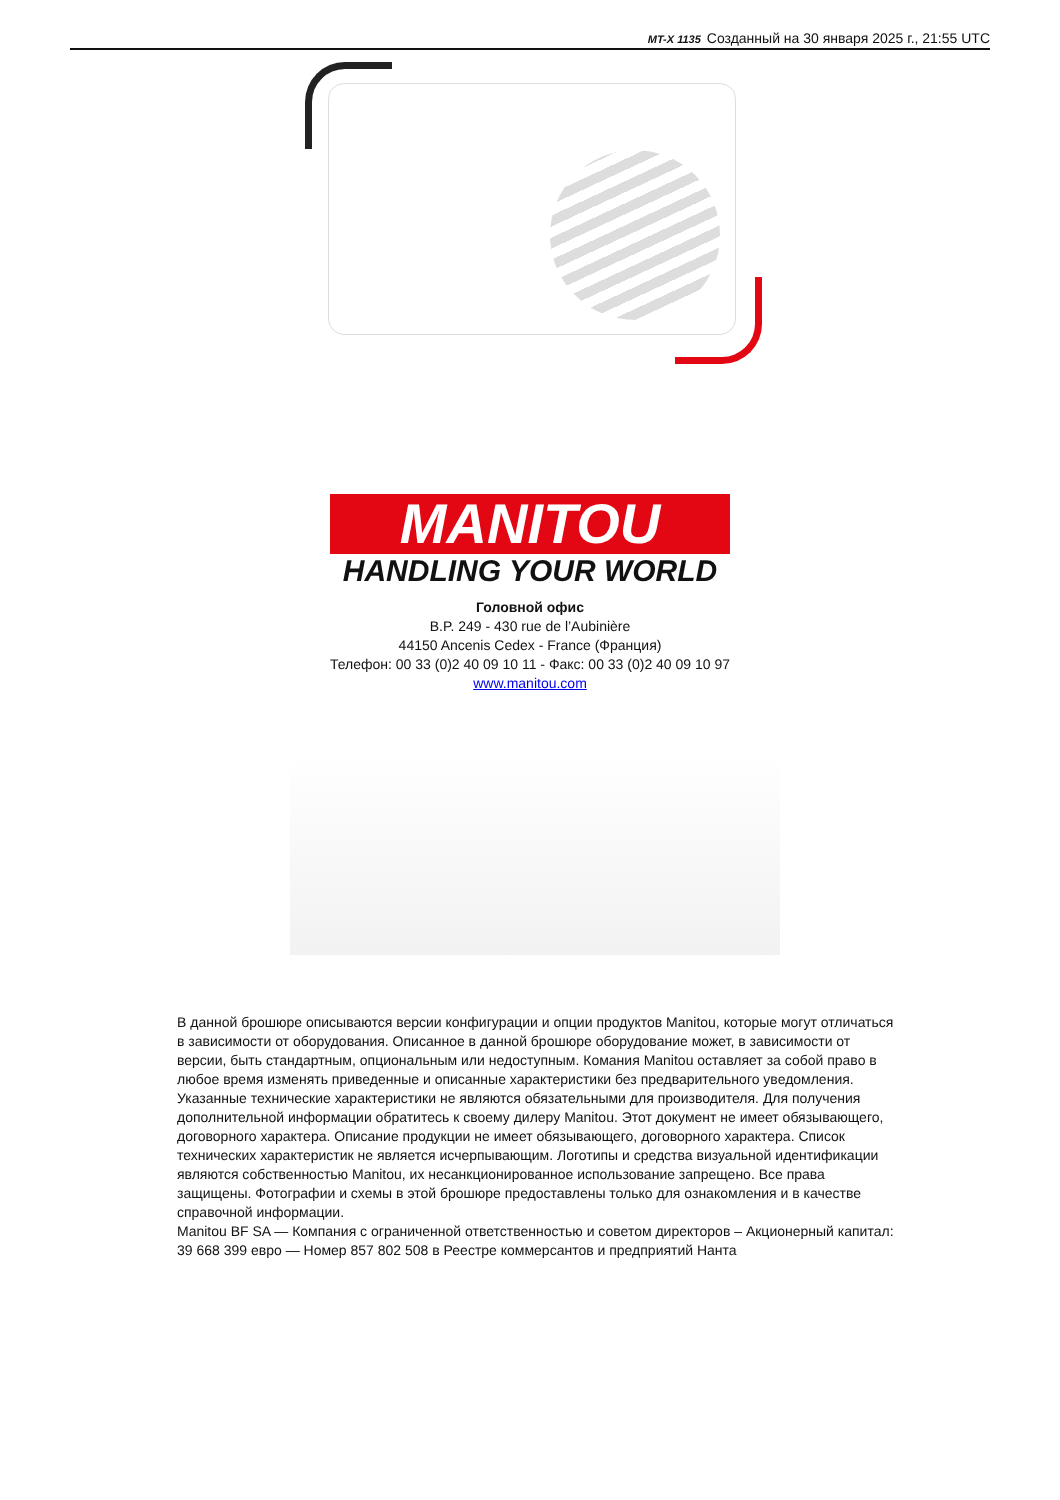MT-X 1135 Созданный на 30 января 2025 г., 21:55 UTC
MANITOU
HANDLING YOUR WORLD
Головной офис
B.P. 249 - 430 rue de l’Aubinière
44150 Ancenis Cedex - France (Франция)
Телефон: 00 33 (0)2 40 09 10 11 - Факс: 00 33 (0)2 40 09 10 97
www.manitou.com
В данной брошюре описываются версии конфигурации и опции продуктов Manitou, которые могут отличаться в зависимости от оборудования. Описанное в данной брошюре оборудование может, в зависимости от версии, быть стандартным, опциональным или недоступным. Комания Manitou оставляет за собой право в любое время изменять приведенные и описанные характеристики без предварительного уведомления. Указанные технические характеристики не являются обязательными для производителя. Для получения дополнительной информации обратитесь к своему дилеру Manitou. Этот документ не имеет обязывающего, договорного характера. Описание продукции не имеет обязывающего, договорного характера. Список технических характеристик не является исчерпывающим. Логотипы и средства визуальной идентификации являются собственностью Manitou, их несанкционированное использование запрещено. Все права защищены. Фотографии и схемы в этой брошюре предоставлены только для ознакомления и в качестве справочной информации.
Manitou BF SA — Компания с ограниченной ответственностью и советом директоров – Акционерный капитал: 39 668 399 евро — Номер 857 802 508 в Реестре коммерсантов и предприятий Нанта